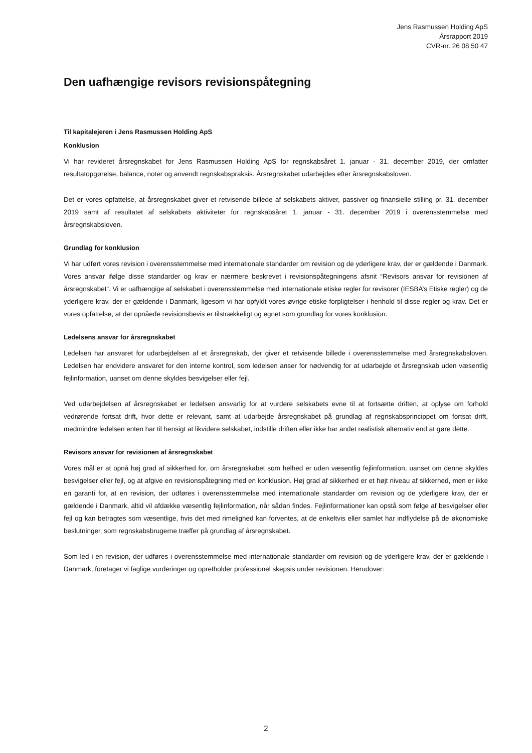Jens Rasmussen Holding ApS
Årsrapport 2019
CVR-nr. 26 08 50 47
Den uafhængige revisors revisionspåtegning
Til kapitalejeren i Jens Rasmussen Holding ApS
Konklusion
Vi har revideret årsregnskabet for Jens Rasmussen Holding ApS for regnskabsåret 1. januar - 31. december 2019, der omfatter resultatopgørelse, balance, noter og anvendt regnskabspraksis. Årsregnskabet udarbejdes efter årsregnskabsloven.
Det er vores opfattelse, at årsregnskabet giver et retvisende billede af selskabets aktiver, passiver og finansielle stilling pr. 31. december 2019 samt af resultatet af selskabets aktiviteter for regnskabsåret 1. januar - 31. december 2019 i overensstemmelse med årsregnskabsloven.
Grundlag for konklusion
Vi har udført vores revision i overensstemmelse med internationale standarder om revision og de yderligere krav, der er gældende i Danmark. Vores ansvar ifølge disse standarder og krav er nærmere beskrevet i revisionspåtegningens afsnit “Revisors ansvar for revisionen af årsregnskabet“. Vi er uafhængige af selskabet i overensstemmelse med internationale etiske regler for revisorer (IESBA’s Etiske regler) og de yderligere krav, der er gældende i Danmark, ligesom vi har opfyldt vores øvrige etiske forpligtelser i henhold til disse regler og krav. Det er vores opfattelse, at det opnåede revisionsbevis er tilstrækkeligt og egnet som grundlag for vores konklusion.
Ledelsens ansvar for årsregnskabet
Ledelsen har ansvaret for udarbejdelsen af et årsregnskab, der giver et retvisende billede i overensstemmelse med årsregnskabsloven. Ledelsen har endvidere ansvaret for den interne kontrol, som ledelsen anser for nødvendig for at udarbejde et årsregnskab uden væsentlig fejlinformation, uanset om denne skyldes besvigelser eller fejl.
Ved udarbejdelsen af årsregnskabet er ledelsen ansvarlig for at vurdere selskabets evne til at fortsætte driften, at oplyse om forhold vedrørende fortsat drift, hvor dette er relevant, samt at udarbejde årsregnskabet på grundlag af regnskabsprincippet om fortsat drift, medmindre ledelsen enten har til hensigt at likvidere selskabet, indstille driften eller ikke har andet realistisk alternativ end at gøre dette.
Revisors ansvar for revisionen af årsregnskabet
Vores mål er at opnå høj grad af sikkerhed for, om årsregnskabet som helhed er uden væsentlig fejlinformation, uanset om denne skyldes besvigelser eller fejl, og at afgive en revisionspåtegning med en konklusion. Høj grad af sikkerhed er et højt niveau af sikkerhed, men er ikke en garanti for, at en revision, der udføres i overensstemmelse med internationale standarder om revision og de yderligere krav, der er gældende i Danmark, altid vil afdække væsentlig fejlinformation, når sådan findes. Fejlinformationer kan opstå som følge af besvigelser eller fejl og kan betragtes som væsentlige, hvis det med rimelighed kan forventes, at de enkeltvis eller samlet har indflydelse på de økonomiske beslutninger, som regnskabsbrugerne træffer på grundlag af årsregnskabet.
Som led i en revision, der udføres i overensstemmelse med internationale standarder om revision og de yderligere krav, der er gældende i Danmark, foretager vi faglige vurderinger og opretholder professionel skepsis under revisionen. Herudover:
2